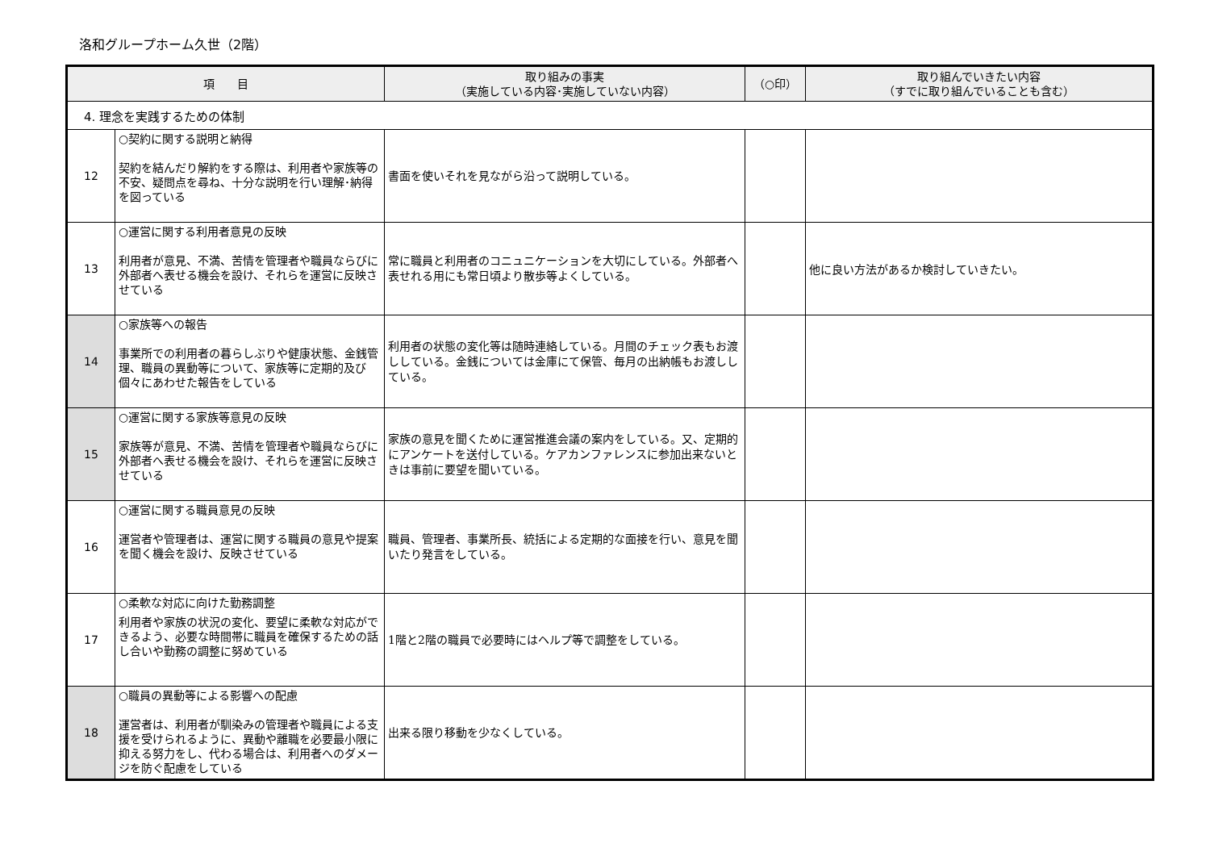洛和グループホーム久世（2階）
| 項 目 | | 取り組みの事実 （実施している内容･実施していない内容） | （○印） | 取り組んでいきたい内容 （すでに取り組んでいることも含む） |
| --- | --- | --- | --- | --- |
| 4. 理念を実践するための体制 | | | | |
| 12 | ○契約に関する説明と納得 契約を結んだり解約をする際は、利用者や家族等の不安、疑問点を尋ね、十分な説明を行い理解･納得を図っている | 書面を使いそれを見ながら沿って説明している。 | | |
| 13 | ○運営に関する利用者意見の反映 利用者が意見、不満、苦情を管理者や職員ならびに外部者へ表せる機会を設け、それらを運営に反映させている | 常に職員と利用者のコニュニケーションを大切にしている。外部者へ表せれる用にも常日頃より散歩等よくしている。 | | 他に良い方法があるか検討していきたい。 |
| 14 | ○家族等への報告 事業所での利用者の暮らしぶりや健康状態、金銭管理、職員の異動等について、家族等に定期的及び個々にあわせた報告をしている | 利用者の状態の変化等は随時連絡している。月間のチェック表もお渡ししている。金銭については金庫にて保管、毎月の出納帳もお渡ししている。 | | |
| 15 | ○運営に関する家族等意見の反映 家族等が意見、不満、苦情を管理者や職員ならびに外部者へ表せる機会を設け、それらを運営に反映させている | 家族の意見を聞くために運営推進会議の案内をしている。又、定期的にアンケートを送付している。ケアカンファレンスに参加出来ないときは事前に要望を聞いている。 | | |
| 16 | ○運営に関する職員意見の反映 運営者や管理者は、運営に関する職員の意見や提案を聞く機会を設け、反映させている | 職員、管理者、事業所長、統括による定期的な面接を行い、意見を聞いたり発言をしている。 | | |
| 17 | ○柔軟な対応に向けた勤務調整 利用者や家族の状況の変化、要望に柔軟な対応ができるよう、必要な時間帯に職員を確保するための話し合いや勤務の調整に努めている | 1階と2階の職員で必要時にはヘルプ等で調整をしている。 | | |
| 18 | ○職員の異動等による影響への配慮 運営者は、利用者が馴染みの管理者や職員による支援を受けられるように、異動や離職を必要最小限に抑える努力をし、代わる場合は、利用者へのダメージを防ぐ配慮をしている | 出来る限り移動を少なくしている。 | | |